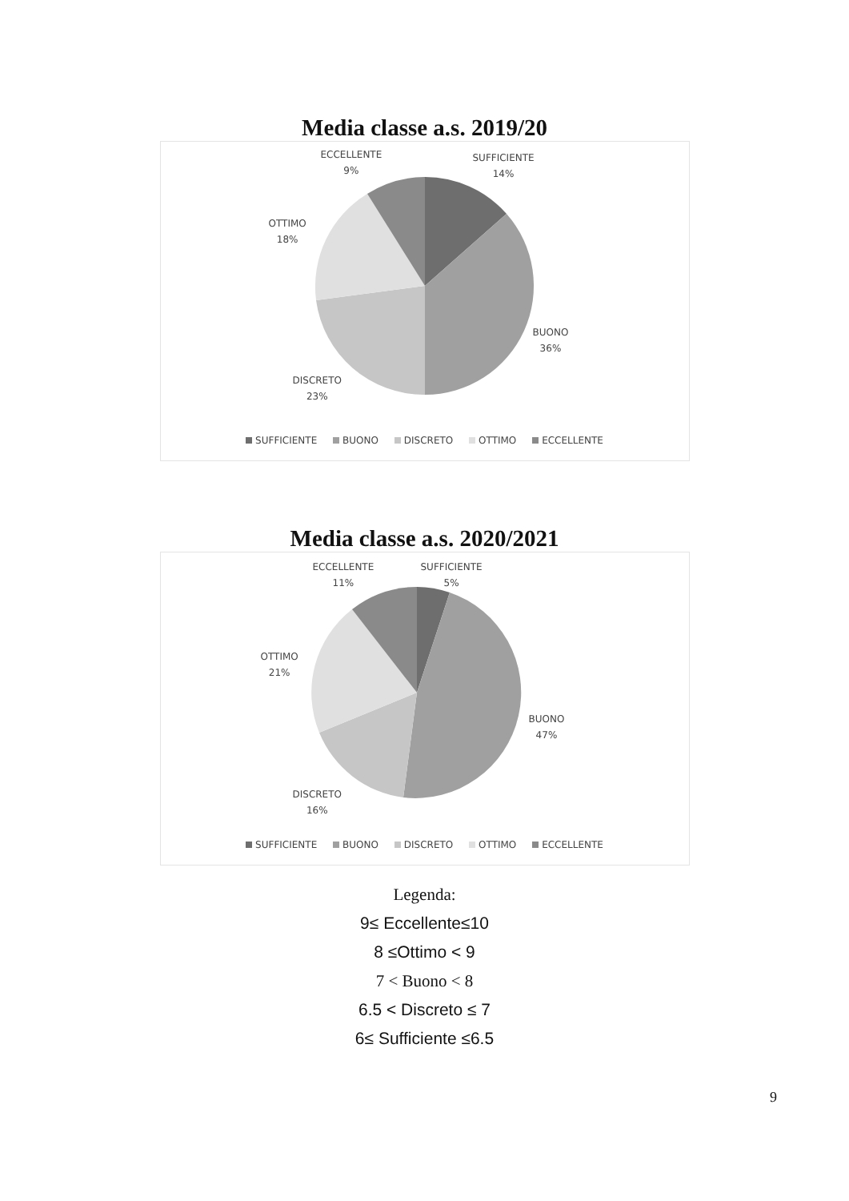Media classe a.s. 2019/20
ECCELLENTE
9%
SUFFICIENTE
14%
OTTIMO
18%
BUONO
36%
DISCRETO
23%
SUFFICIENTE BUONO DISCRETO OTTIMO ECCELLENTE
Media classe a.s. 2020/2021
ECCELLENTE
11%
SUFFICIENTE
5%
OTTIMO
21%
BUONO
47%
DISCRETO
16%
SUFFICIENTE BUONO DISCRETO OTTIMO ECCELLENTE
Legenda:
9≤ Eccellente≤10
8 ≤Ottimo < 9
7 < Buono < 8
6.5 < Discreto ≤ 7
6≤ Sufficiente ≤6.5
9